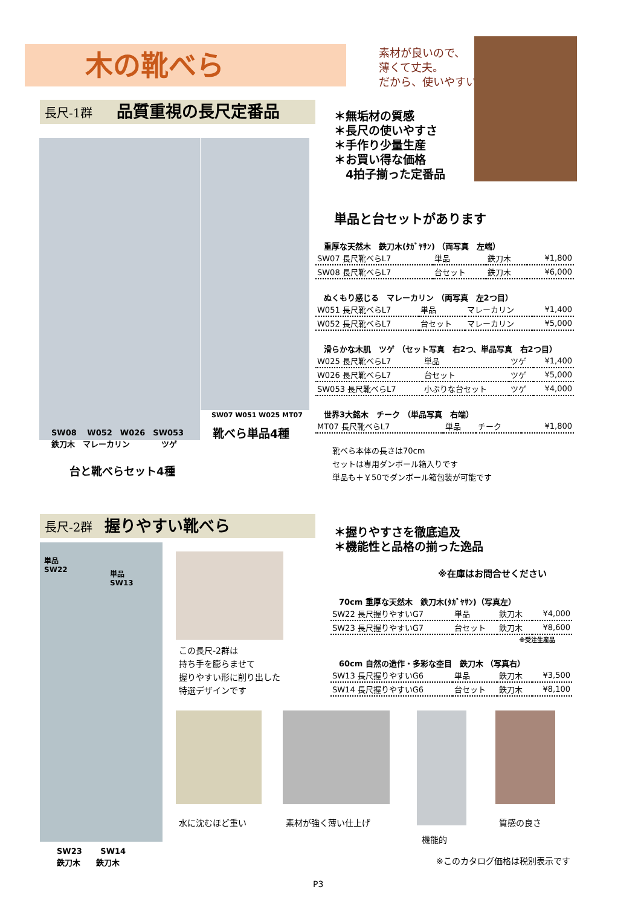木の靴べら
素材が良いので、
薄くて丈夫。
だから、使いやすい
長尺-1群　　品質重視の長尺定番品
＊無垢材の質感
＊長尺の使いやすさ
＊手作り少量生産
＊お買い得な価格
　4拍子揃った定番品
SW08　 W052　W026　SW053
鉄刀木　マレーカリン　　　　ツゲ
台と靴べらセット4種
SW07 W051 W025 MT07
靴べら単品4種
単品と台セットがあります
重厚な天然木　鉄刀木(ﾀｶﾞﾔｻﾝ) （両写真　左端）
| SW07 長尺靴べらL7 | 単品 | 鉄刀木 | ¥1,800 |
| SW08 長尺靴べらL7 | 台セット | 鉄刀木 | ¥6,000 |
ぬくもり感じる　マレーカリン （両写真　左2つ目）
| W051 長尺靴べらL7 | 単品 | マレーカリン | ¥1,400 |
| W052 長尺靴べらL7 | 台セット | マレーカリン | ¥5,000 |
滑らかな木肌　ツゲ （セット写真　右2つ、単品写真　右2つ目）
| W025 長尺靴べらL7 | 単品 | ツゲ | ¥1,400 |
| W026 長尺靴べらL7 | 台セット | ツゲ | ¥5,000 |
| SW053 長尺靴べらL7 | 小ぶりな台セット | ツゲ | ¥4,000 |
世界3大銘木　チーク （単品写真　右端）
| MT07 長尺靴べらL7 | 単品 | チーク | ¥1,800 |
靴べら本体の長さは70cm
セットは専用ダンボール箱入りです
単品も＋￥50でダンボール箱包装が可能です
長尺-2群　握りやすい靴べら
＊握りやすさを徹底追及
＊機能性と品格の揃った逸品
※在庫はお問合せください
単品
SW22
単品
SW13
SW23　　 SW14
鉄刀木　　鉄刀木
この長尺-2群は
持ち手を膨らませて
握りやすい形に削り出した
特選デザインです
70cm 重厚な天然木　鉄刀木(ﾀｶﾞﾔｻﾝ)（写真左）
| SW22 長尺握りやすいG7 | 単品 | 鉄刀木 | ¥4,000 |
| SW23 長尺握りやすいG7 | 台セット | 鉄刀木 | ¥8,600 |
※受注生産品
60cm 自然の造作・多彩な杢目　鉄刀木 （写真右）
| SW13 長尺握りやすいG6 | 単品 | 鉄刀木 | ¥3,500 |
| SW14 長尺握りやすいG6 | 台セット | 鉄刀木 | ¥8,100 |
水に沈むほど重い 素材が強く薄い仕上げ 質感の良さ
機能的
※このカタログ価格は税別表示です
P3